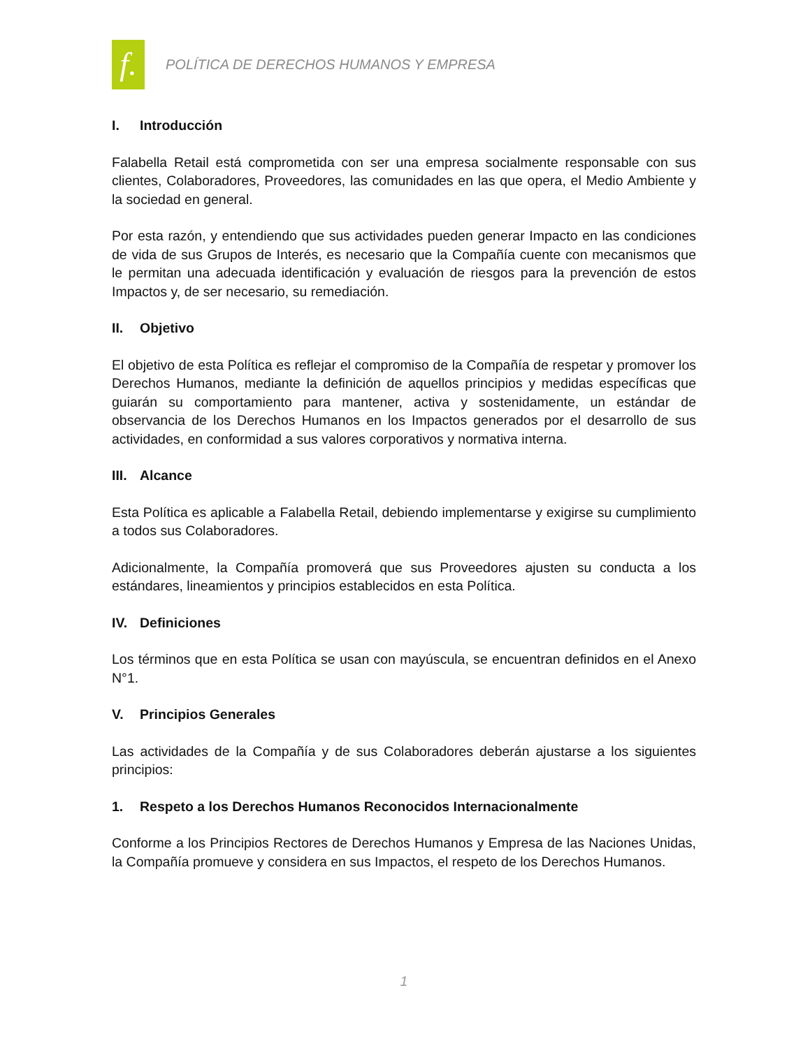f.
POLÍTICA DE DERECHOS HUMANOS Y EMPRESA
I. Introducción
Falabella Retail está comprometida con ser una empresa socialmente responsable con sus clientes, Colaboradores, Proveedores, las comunidades en las que opera, el Medio Ambiente y la sociedad en general.
Por esta razón, y entendiendo que sus actividades pueden generar Impacto en las condiciones de vida de sus Grupos de Interés, es necesario que la Compañía cuente con mecanismos que le permitan una adecuada identificación y evaluación de riesgos para la prevención de estos Impactos y, de ser necesario, su remediación.
II. Objetivo
El objetivo de esta Política es reflejar el compromiso de la Compañía de respetar y promover los Derechos Humanos, mediante la definición de aquellos principios y medidas específicas que guiarán su comportamiento para mantener, activa y sostenidamente, un estándar de observancia de los Derechos Humanos en los Impactos generados por el desarrollo de sus actividades, en conformidad a sus valores corporativos y normativa interna.
III. Alcance
Esta Política es aplicable a Falabella Retail, debiendo implementarse y exigirse su cumplimiento a todos sus Colaboradores.
Adicionalmente, la Compañía promoverá que sus Proveedores ajusten su conducta a los estándares, lineamientos y principios establecidos en esta Política.
IV. Definiciones
Los términos que en esta Política se usan con mayúscula, se encuentran definidos en el Anexo N°1.
V. Principios Generales
Las actividades de la Compañía y de sus Colaboradores deberán ajustarse a los siguientes principios:
1. Respeto a los Derechos Humanos Reconocidos Internacionalmente
Conforme a los Principios Rectores de Derechos Humanos y Empresa de las Naciones Unidas, la Compañía promueve y considera en sus Impactos, el respeto de los Derechos Humanos.
1